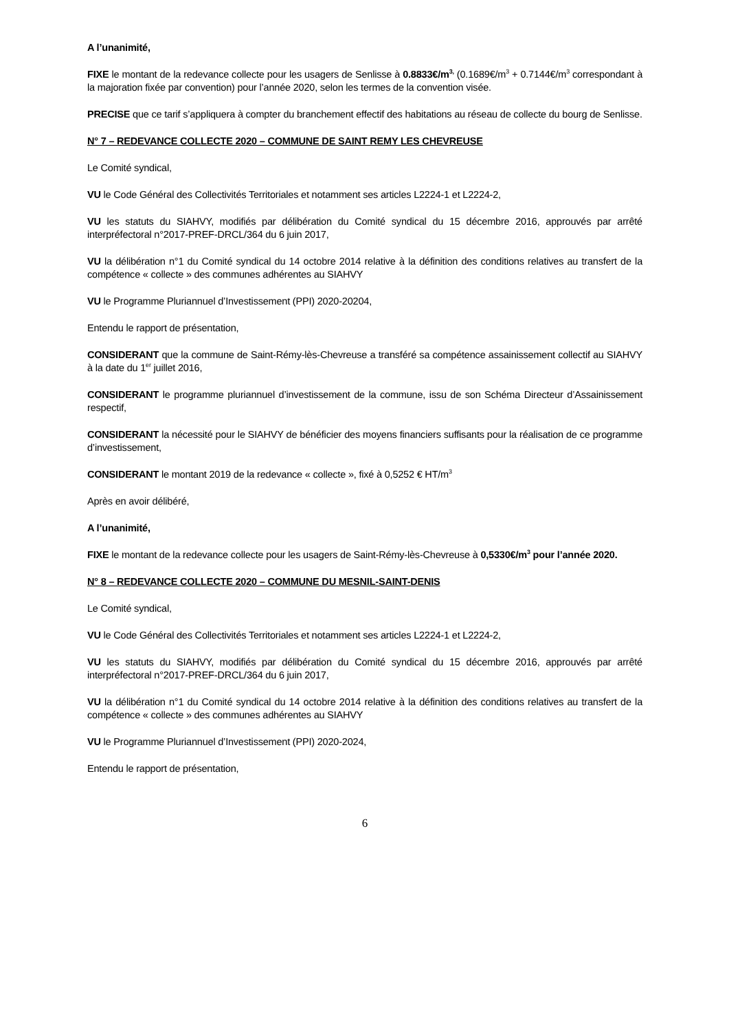A l’unanimité,
FIXE le montant de la redevance collecte pour les usagers de Senlisse à 0.8833€/m<sup>3,</sup> (0.1689€/m<sup>3</sup> + 0.7144€/m<sup>3</sup> correspondant à la majoration fixée par convention) pour l’année 2020, selon les termes de la convention visée.
PRECISE que ce tarif s’appliquera à compter du branchement effectif des habitations au réseau de collecte du bourg de Senlisse.
N° 7 – REDEVANCE COLLECTE 2020 – COMMUNE DE SAINT REMY LES CHEVREUSE
Le Comité syndical,
VU le Code Général des Collectivités Territoriales et notamment ses articles L2224-1 et L2224-2,
VU les statuts du SIAHVY, modifiés par délibération du Comité syndical du 15 décembre 2016, approuvés par arrêté interpréfectoral n°2017-PREF-DRCL/364 du 6 juin 2017,
VU la délibération n°1 du Comité syndical du 14 octobre 2014 relative à la définition des conditions relatives au transfert de la compétence « collecte » des communes adhérentes au SIAHVY
VU le Programme Pluriannuel d’Investissement (PPI) 2020-20204,
Entendu le rapport de présentation,
CONSIDERANT que la commune de Saint-Rémy-lès-Chevreuse a transféré sa compétence assainissement collectif au SIAHVY à la date du 1<sup>er</sup> juillet 2016,
CONSIDERANT le programme pluriannuel d’investissement de la commune, issu de son Schéma Directeur d’Assainissement respectif,
CONSIDERANT la nécessité pour le SIAHVY de bénéficier des moyens financiers suffisants pour la réalisation de ce programme d’investissement,
CONSIDERANT le montant 2019 de la redevance « collecte », fixé à 0,5252 € HT/m<sup>3</sup>
Après en avoir délibéré,
A l’unanimité,
FIXE le montant de la redevance collecte pour les usagers de Saint-Rémy-lès-Chevreuse à 0,5330€/m<sup>3</sup> pour l’année 2020.
N° 8 – REDEVANCE COLLECTE 2020 – COMMUNE DU MESNIL-SAINT-DENIS
Le Comité syndical,
VU le Code Général des Collectivités Territoriales et notamment ses articles L2224-1 et L2224-2,
VU les statuts du SIAHVY, modifiés par délibération du Comité syndical du 15 décembre 2016, approuvés par arrêté interpréfectoral n°2017-PREF-DRCL/364 du 6 juin 2017,
VU la délibération n°1 du Comité syndical du 14 octobre 2014 relative à la définition des conditions relatives au transfert de la compétence « collecte » des communes adhérentes au SIAHVY
VU le Programme Pluriannuel d’Investissement (PPI) 2020-2024,
Entendu le rapport de présentation,
6